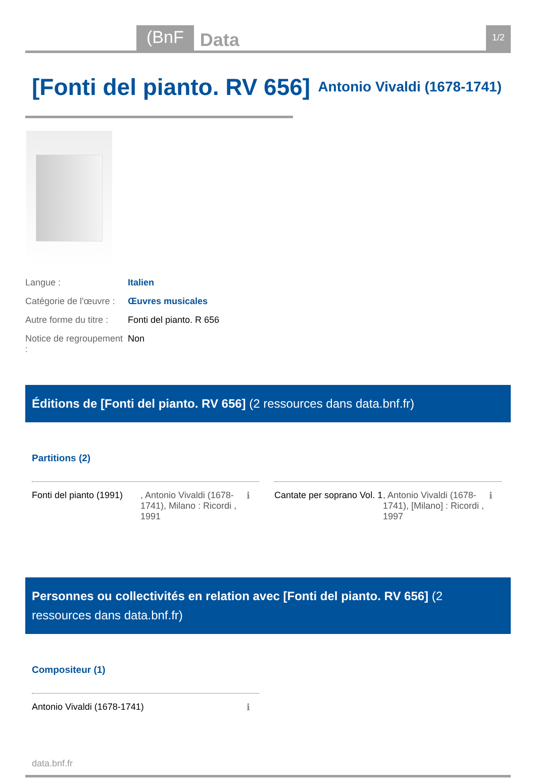(BnF Data 1/2
[Fonti del pianto. RV 656]
Antonio Vivaldi (1678-1741)
Langue :
Italien
Catégorie de l'œuvre :
Œuvres musicales
Autre forme du titre :
Fonti del pianto. R 656
Notice de regroupement :
Non
Éditions de [Fonti del pianto. RV 656] (2 ressources dans data.bnf.fr)
Partitions (2)
Fonti del pianto (1991)
, Antonio Vivaldi (1678-1741), Milano : Ricordi , 1991
ℹ
Cantate per soprano Vol. 1
, Antonio Vivaldi (1678-1741), [Milano] : Ricordi , 1997
ℹ
Personnes ou collectivités en relation avec [Fonti del pianto. RV 656] (2 ressources dans data.bnf.fr)
Compositeur (1)
Antonio Vivaldi (1678-1741) ℹ
data.bnf.fr